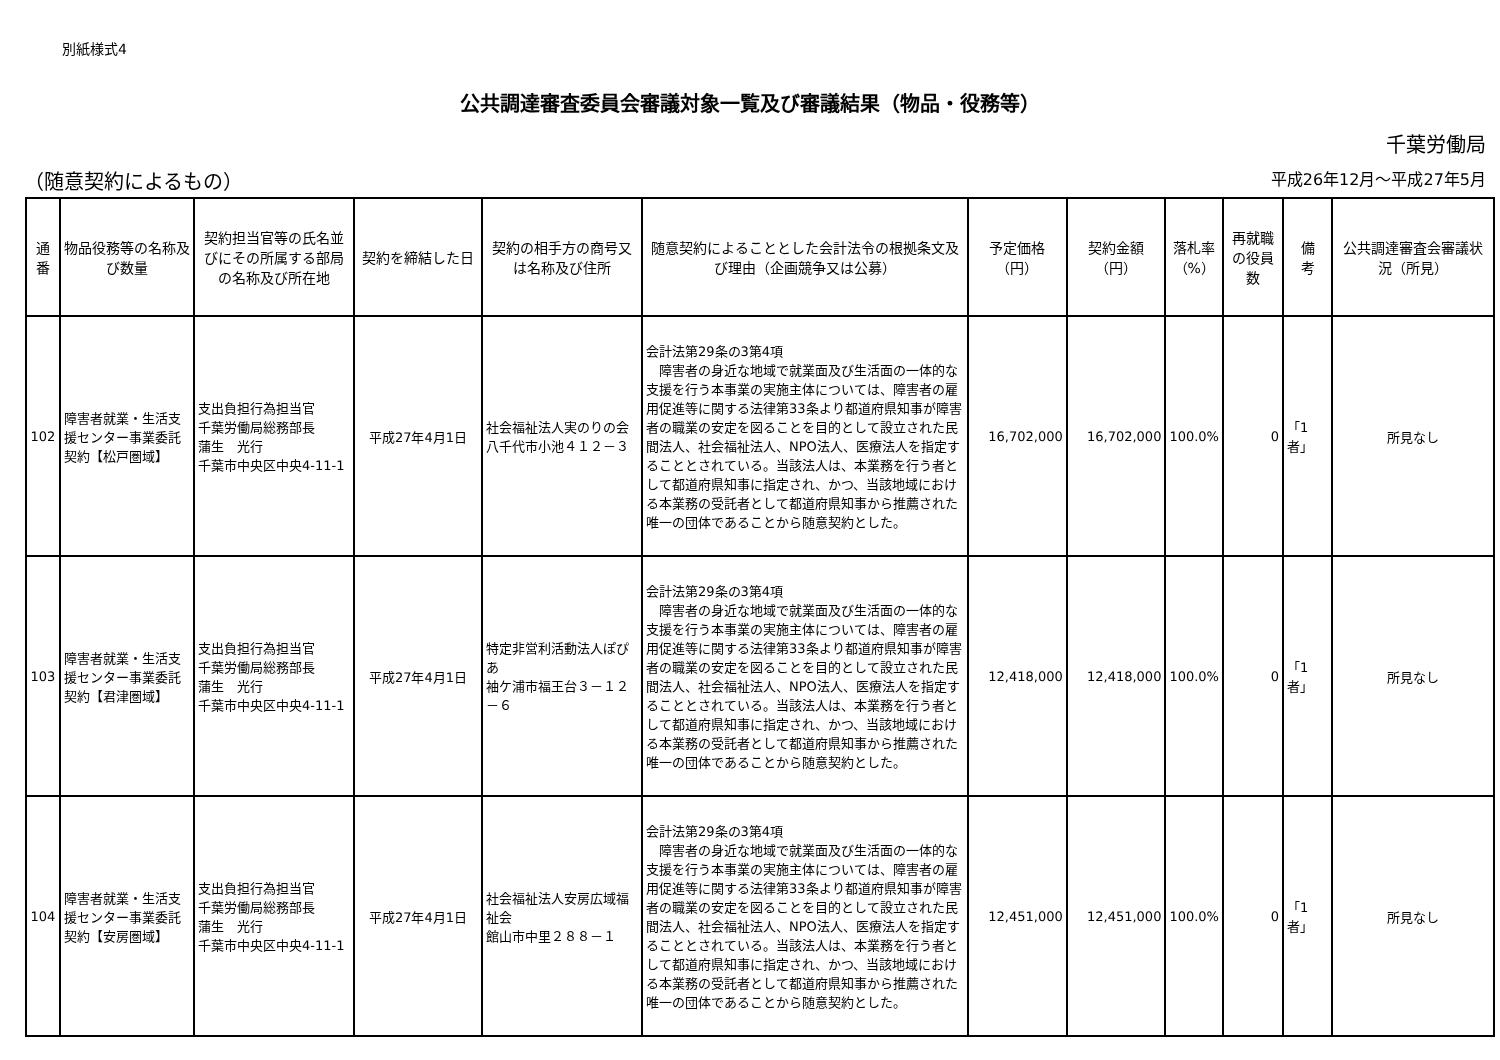別紙様式4
公共調達審査委員会審議対象一覧及び審議結果（物品・役務等）
千葉労働局
（随意契約によるもの） 平成26年12月～平成27年5月
| 通番 | 物品役務等の名称及び数量 | 契約担当官等の氏名並びにその所属する部局の名称及び所在地 | 契約を締結した日 | 契約の相手方の商号又は名称及び住所 | 随意契約によることとした会計法令の根拠条文及び理由（企画競争又は公募） | 予定価格（円） | 契約金額（円） | 落札率（%） | 再就職の役員数 | 備 考 | 公共調達審査会審議状況（所見） |
| --- | --- | --- | --- | --- | --- | --- | --- | --- | --- | --- | --- |
| 102 | 障害者就業・生活支援センター事業委託契約【松戸圏域】 | 支出負担行為担当官 千葉労働局総務部長 蒲生 光行 千葉市中央区中央4-11-1 | 平成27年4月1日 | 社会福祉法人実のりの会 八千代市小池４１２－３ | 会計法第29条の3第4項 障害者の身近な地域で就業面及び生活面の一体的な支援を行う本事業の実施主体については、障害者の雇用促進等に関する法律第33条より都道府県知事が障害者の職業の安定を図ることを目的として設立された民間法人、社会福祉法人、NPO法人、医療法人を指定することとされている。当該法人は、本業務を行う者として都道府県知事に指定され、かつ、当該地域における本業務の受託者として都道府県知事から推薦された唯一の団体であることから随意契約とした。 | 16,702,000 | 16,702,000 | 100.0% | 0 | 「1者」 | 所見なし |
| 103 | 障害者就業・生活支援センター事業委託契約【君津圏域】 | 支出負担行為担当官 千葉労働局総務部長 蒲生 光行 千葉市中央区中央4-11-1 | 平成27年4月1日 | 特定非営利活動法人ぽぴあ 袖ケ浦市福王台３－１２－６ | 会計法第29条の3第4項 障害者の身近な地域で就業面及び生活面の一体的な支援を行う本事業の実施主体については、障害者の雇用促進等に関する法律第33条より都道府県知事が障害者の職業の安定を図ることを目的として設立された民間法人、社会福祉法人、NPO法人、医療法人を指定することとされている。当該法人は、本業務を行う者として都道府県知事に指定され、かつ、当該地域における本業務の受託者として都道府県知事から推薦された唯一の団体であることから随意契約とした。 | 12,418,000 | 12,418,000 | 100.0% | 0 | 「1者」 | 所見なし |
| 104 | 障害者就業・生活支援センター事業委託契約【安房圏域】 | 支出負担行為担当官 千葉労働局総務部長 蒲生 光行 千葉市中央区中央4-11-1 | 平成27年4月1日 | 社会福祉法人安房広域福祉会 館山市中里２８８－１ | 会計法第29条の3第4項 障害者の身近な地域で就業面及び生活面の一体的な支援を行う本事業の実施主体については、障害者の雇用促進等に関する法律第33条より都道府県知事が障害者の職業の安定を図ることを目的として設立された民間法人、社会福祉法人、NPO法人、医療法人を指定することとされている。当該法人は、本業務を行う者として都道府県知事に指定され、かつ、当該地域における本業務の受託者として都道府県知事から推薦された唯一の団体であることから随意契約とした。 | 12,451,000 | 12,451,000 | 100.0% | 0 | 「1者」 | 所見なし |